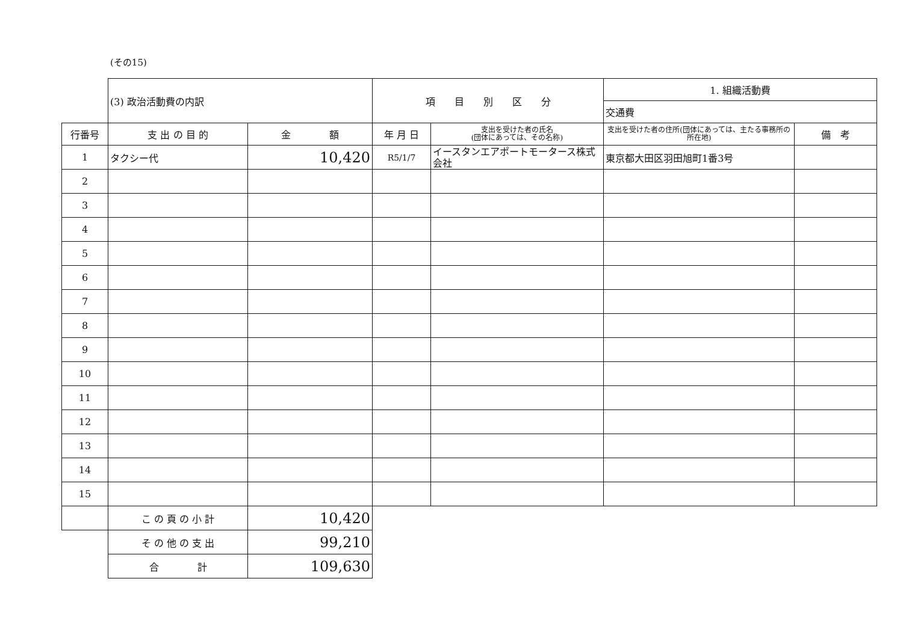(その15)
| | (3) 政治活動費の内訳 | | 項 目 別 区 分 | | 1. 組織活動費 | |
| | | | | | 交通費 | |
| 行番号 | 支 出 の 目 的 | 金 額 | 年 月 日 | 支出を受けた者の氏名 (団体にあっては、その名称) | 支出を受けた者の住所(団体にあっては、主たる事務所の所在地) | 備 考 |
| 1 | タクシー代 | 10,420 | R5/1/7 | イースタンエアポートモータース株式会社 | 東京都大田区羽田旭町1番3号 | |
| 2 | | | | | | |
| 3 | | | | | | |
| 4 | | | | | | |
| 5 | | | | | | |
| 6 | | | | | | |
| 7 | | | | | | |
| 8 | | | | | | |
| 9 | | | | | | |
| 10 | | | | | | |
| 11 | | | | | | |
| 12 | | | | | | |
| 13 | | | | | | |
| 14 | | | | | | |
| 15 | | | | | | |
| | こ の 頁 の 小 計 | 10,420 | | | | |
| | そ の 他 の 支 出 | 99,210 | | | | |
| | 合 計 | 109,630 | | | | |